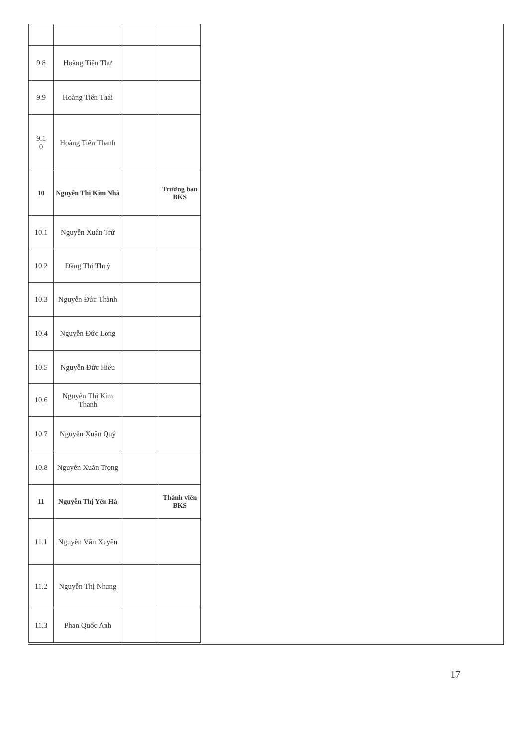| 9.8 | Hoàng Tiến Thư | | |
| 9.9 | Hoàng Tiến Thái | | |
| 9.1 0 | Hoàng Tiến Thanh | | |
| 10 | Nguyễn Thị Kim Nhã | | Trưởng ban BKS |
| 10.1 | Nguyễn Xuân Trứ | | |
| 10.2 | Đặng Thị Thuỳ | | |
| 10.3 | Nguyễn Đức Thành | | |
| 10.4 | Nguyễn Đức Long | | |
| 10.5 | Nguyễn Đức Hiếu | | |
| 10.6 | Nguyễn Thị Kim Thanh | | |
| 10.7 | Nguyễn Xuân Quý | | |
| 10.8 | Nguyễn Xuân Trọng | | |
| 11 | Nguyễn Thị Yến Hà | | Thành viên BKS |
| 11.1 | Nguyễn Văn Xuyên | | |
| 11.2 | Nguyễn Thị Nhung | | |
| 11.3 | Phan Quốc Anh | | |
17